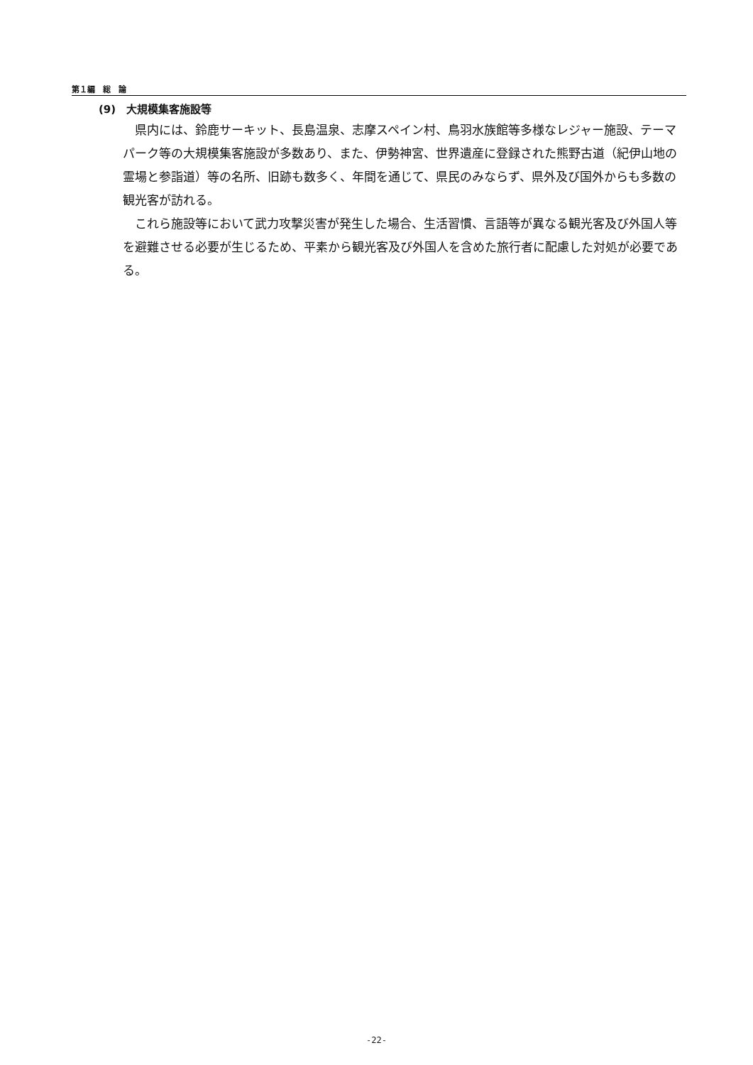第１編　総　論
(9)　大規模集客施設等
県内には、鈴鹿サーキット、長島温泉、志摩スペイン村、鳥羽水族館等多様なレジャー施設、テーマパーク等の大規模集客施設が多数あり、また、伊勢神宮、世界遺産に登録された熊野古道（紀伊山地の霊場と参詣道）等の名所、旧跡も数多く、年間を通じて、県民のみならず、県外及び国外からも多数の観光客が訪れる。
これら施設等において武力攻撃災害が発生した場合、生活習慣、言語等が異なる観光客及び外国人等を避難させる必要が生じるため、平素から観光客及び外国人を含めた旅行者に配慮した対処が必要である。
-22-